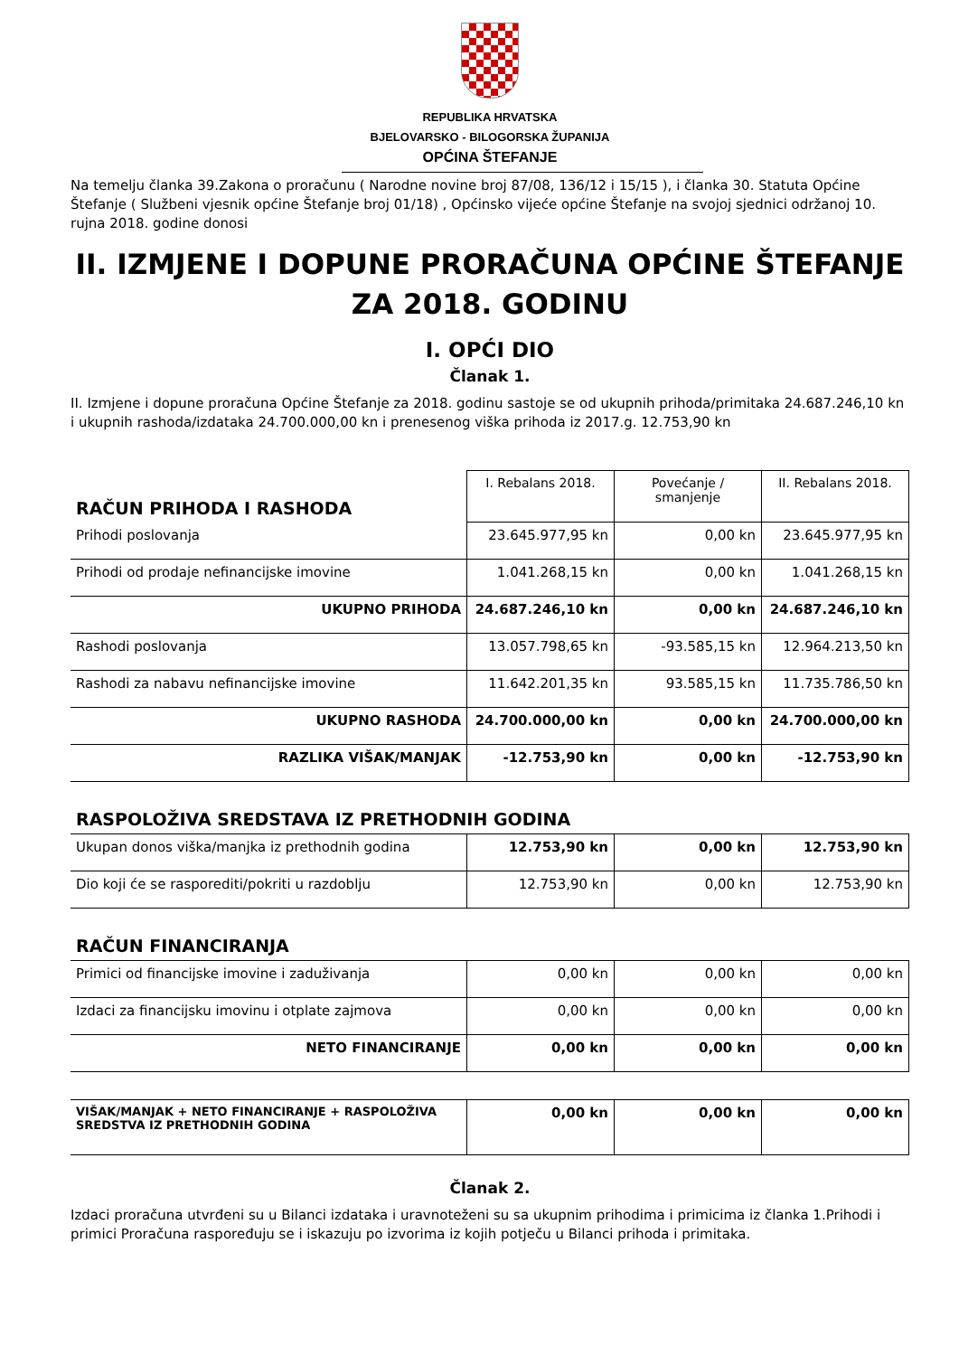REPUBLIKA HRVATSKA
BJELOVARSKO - BILOGORSKA ŽUPANIJA
OPĆINA ŠTEFANJE
Na temelju članka 39.Zakona o proračunu ( Narodne novine broj 87/08, 136/12 i 15/15 ), i članka 30. Statuta Općine Štefanje ( Službeni vjesnik općine Štefanje broj 01/18) , Općinsko vijeće općine Štefanje na svojoj sjednici održanoj 10. rujna 2018. godine donosi
II. IZMJENE I DOPUNE PRORAČUNA OPĆINE ŠTEFANJE ZA 2018. GODINU
I. OPĆI DIO
Članak 1.
II. Izmjene i dopune proračuna Općine Štefanje za 2018. godinu sastoje se od ukupnih prihoda/primitaka 24.687.246,10 kn i ukupnih rashoda/izdataka 24.700.000,00 kn i prenesenog viška prihoda iz 2017.g. 12.753,90 kn
| RAČUN PRIHODA I RASHODA | I. Rebalans 2018. | Povećanje / smanjenje | II. Rebalans 2018. |
| Prihodi poslovanja | 23.645.977,95 kn | 0,00 kn | 23.645.977,95 kn |
| Prihodi od prodaje nefinancijske imovine | 1.041.268,15 kn | 0,00 kn | 1.041.268,15 kn |
| UKUPNO PRIHODA | 24.687.246,10 kn | 0,00 kn | 24.687.246,10 kn |
| Rashodi poslovanja | 13.057.798,65 kn | -93.585,15 kn | 12.964.213,50 kn |
| Rashodi za nabavu nefinancijske imovine | 11.642.201,35 kn | 93.585,15 kn | 11.735.786,50 kn |
| UKUPNO RASHODA | 24.700.000,00 kn | 0,00 kn | 24.700.000,00 kn |
| RAZLIKA VIŠAK/MANJAK | -12.753,90 kn | 0,00 kn | -12.753,90 kn |
| RASPOLOŽIVA SREDSTAVA IZ PRETHODNIH GODINA | | | |
| Ukupan donos viška/manjka iz prethodnih godina | 12.753,90 kn | 0,00 kn | 12.753,90 kn |
| Dio koji će se rasporediti/pokriti u razdoblju | 12.753,90 kn | 0,00 kn | 12.753,90 kn |
| RAČUN FINANCIRANJA | | | |
| Primici od financijske imovine i zaduživanja | 0,00 kn | 0,00 kn | 0,00 kn |
| Izdaci za financijsku imovinu i otplate zajmova | 0,00 kn | 0,00 kn | 0,00 kn |
| NETO FINANCIRANJE | 0,00 kn | 0,00 kn | 0,00 kn |
| VIŠAK/MANJAK + NETO FINANCIRANJE + RASPOLOŽIVA SREDSTVA IZ PRETHODNIH GODINA | 0,00 kn | 0,00 kn | 0,00 kn |
Članak 2.
Izdaci proračuna utvrđeni su u Bilanci izdataka i uravnoteženi su sa ukupnim prihodima i primicima iz članka 1.Prihodi i primici Proračuna raspoređuju se i iskazuju po izvorima iz kojih potječu u Bilanci prihoda i primitaka.